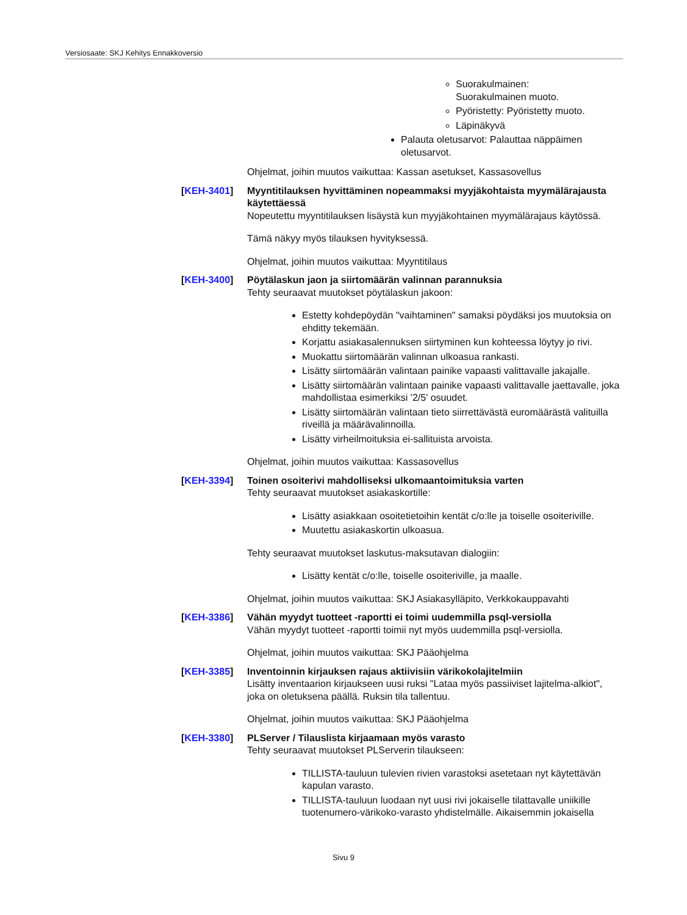Versiosaate: SKJ Kehitys Ennakkoversio
Suorakulmainen:
Suorakulmainen muoto.
Pyöristetty: Pyöristetty muoto.
Läpinäkyvä
Palauta oletusarvot: Palauttaa näppäimen oletusarvot.
Ohjelmat, joihin muutos vaikuttaa: Kassan asetukset, Kassasovellus
[KEH-3401] Myyntitilauksen hyvittäminen nopeammaksi myyjäkohtaista myymälärajausta käytettäessä
Nopeutettu myyntitilauksen lisäystä kun myyjäkohtainen myymälärajaus käytössä.
Tämä näkyy myös tilauksen hyvityksessä.
Ohjelmat, joihin muutos vaikuttaa: Myyntitilaus
[KEH-3400] Pöytälaskun jaon ja siirtomäärän valinnan parannuksia
Tehty seuraavat muutokset pöytälaskun jakoon:
Estetty kohdepöydän "vaihtaminen" samaksi pöydäksi jos muutoksia on ehditty tekemään.
Korjattu asiakasalennuksen siirtyminen kun kohteessa löytyy jo rivi.
Muokattu siirtomäärän valinnan ulkoasua rankasti.
Lisätty siirtomäärän valintaan painike vapaasti valittavalle jakajalle.
Lisätty siirtomäärän valintaan painike vapaasti valittavalle jaettavalle, joka mahdollistaa esimerkiksi '2/5' osuudet.
Lisätty siirtomäärän valintaan tieto siirrettävästä euromäärästä valituilla riveillä ja määrävalinnoilla.
Lisätty virheilmoituksia ei-sallituista arvoista.
Ohjelmat, joihin muutos vaikuttaa: Kassasovellus
[KEH-3394] Toinen osoiterivi mahdolliseksi ulkomaantoimituksia varten
Tehty seuraavat muutokset asiakaskortille:
Lisätty asiakkaan osoitetietoihin kentät c/o:lle ja toiselle osoiteriville.
Muutettu asiakaskortin ulkoasua.
Tehty seuraavat muutokset laskutus-maksutavan dialogiin:
Lisätty kentät c/o:lle, toiselle osoiteriville, ja maalle.
Ohjelmat, joihin muutos vaikuttaa: SKJ Asiakasylläpito, Verkkokauppavahti
[KEH-3386] Vähän myydyt tuotteet -raportti ei toimi uudemmilla psql-versiolla
Vähän myydyt tuotteet -raportti toimii nyt myös uudemmilla psql-versiolla.
Ohjelmat, joihin muutos vaikuttaa: SKJ Pääohjelma
[KEH-3385] Inventoinnin kirjauksen rajaus aktiivisiin värikokolajitelmiin
Lisätty inventaarion kirjaukseen uusi ruksi "Lataa myös passiiviset lajitelma-alkiot", joka on oletuksena päällä. Ruksin tila tallentuu.
Ohjelmat, joihin muutos vaikuttaa: SKJ Pääohjelma
[KEH-3380] PLServer / Tilauslista kirjaamaan myös varasto
Tehty seuraavat muutokset PLServerin tilaukseen:
TILLISTA-tauluun tulevien rivien varastoksi asetetaan nyt käytettävän kapulan varasto.
TILLISTA-tauluun luodaan nyt uusi rivi jokaiselle tilattavalle uniikille tuotenumero-värikoko-varasto yhdistelmälle. Aikaisemmin jokaisella
Sivu 9